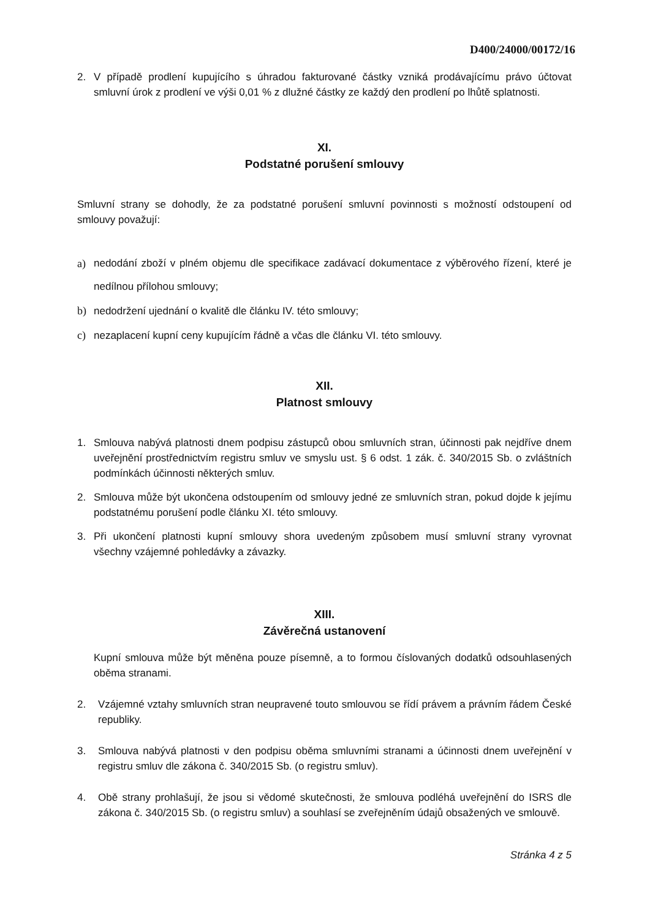D400/24000/00172/16
2. V případě prodlení kupujícího s úhradou fakturované částky vzniká prodávajícímu právo účtovat smluvní úrok z prodlení ve výši 0,01 % z dlužné částky ze každý den prodlení po lhůtě splatnosti.
XI.
Podstatné porušení smlouvy
Smluvní strany se dohodly, že za podstatné porušení smluvní povinnosti s možností odstoupení od smlouvy považují:
a) nedodání zboží v plném objemu dle specifikace zadávací dokumentace z výběrového řízení, které je nedílnou přílohou smlouvy;
b) nedodržení ujednání o kvalitě dle článku IV. této smlouvy;
c) nezaplacení kupní ceny kupujícím řádně a včas dle článku VI. této smlouvy.
XII.
Platnost smlouvy
1. Smlouva nabývá platnosti dnem podpisu zástupců obou smluvních stran, účinnosti pak nejdříve dnem uveřejnění prostřednictvím registru smluv ve smyslu ust. § 6 odst. 1 zák. č. 340/2015 Sb. o zvláštních podmínkách účinnosti některých smluv.
2. Smlouva může být ukončena odstoupením od smlouvy jedné ze smluvních stran, pokud dojde k jejímu podstatnému porušení podle článku XI. této smlouvy.
3. Při ukončení platnosti kupní smlouvy shora uvedeným způsobem musí smluvní strany vyrovnat všechny vzájemné pohledávky a závazky.
XIII.
Závěrečná ustanovení
Kupní smlouva může být měněna pouze písemně, a to formou číslovaných dodatků odsouhlasených oběma stranami.
2. Vzájemné vztahy smluvních stran neupravené touto smlouvou se řídí právem a právním řádem České republiky.
3. Smlouva nabývá platnosti v den podpisu oběma smluvními stranami a účinnosti dnem uveřejnění v registru smluv dle zákona č. 340/2015 Sb. (o registru smluv).
4. Obě strany prohlašují, že jsou si vědomé skutečnosti, že smlouva podléhá uveřejnění do ISRS dle zákona č. 340/2015 Sb. (o registru smluv) a souhlasí se zveřejněním údajů obsažených ve smlouvě.
Stránka 4 z 5